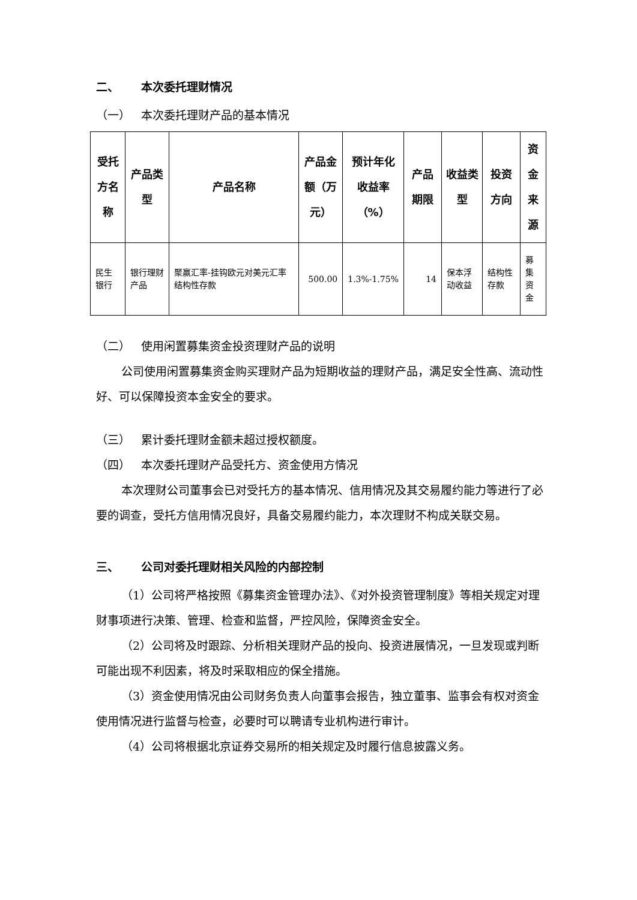二、 本次委托理财情况
（一） 本次委托理财产品的基本情况
| 受托方名称 | 产品类型 | 产品名称 | 产品金额（万元） | 预计年化收益率（%） | 产品期限 | 收益类型 | 投资方向 | 资金来源 |
| --- | --- | --- | --- | --- | --- | --- | --- | --- |
| 民生银行 | 银行理财产品 | 聚赢汇率-挂钩欧元对美元汇率结构性存款 | 500.00 | 1.3%-1.75% | 14 | 保本浮动收益 | 结构性存款 | 募集资金 |
（二） 使用闲置募集资金投资理财产品的说明
公司使用闲置募集资金购买理财产品为短期收益的理财产品，满足安全性高、流动性好、可以保障投资本金安全的要求。
（三） 累计委托理财金额未超过授权额度。
（四） 本次委托理财产品受托方、资金使用方情况
本次理财公司董事会已对受托方的基本情况、信用情况及其交易履约能力等进行了必要的调查，受托方信用情况良好，具备交易履约能力，本次理财不构成关联交易。
三、 公司对委托理财相关风险的内部控制
（1）公司将严格按照《募集资金管理办法》、《对外投资管理制度》等相关规定对理财事项进行决策、管理、检查和监督，严控风险，保障资金安全。
（2）公司将及时跟踪、分析相关理财产品的投向、投资进展情况，一旦发现或判断可能出现不利因素，将及时采取相应的保全措施。
（3）资金使用情况由公司财务负责人向董事会报告，独立董事、监事会有权对资金使用情况进行监督与检查，必要时可以聘请专业机构进行审计。
（4）公司将根据北京证券交易所的相关规定及时履行信息披露义务。